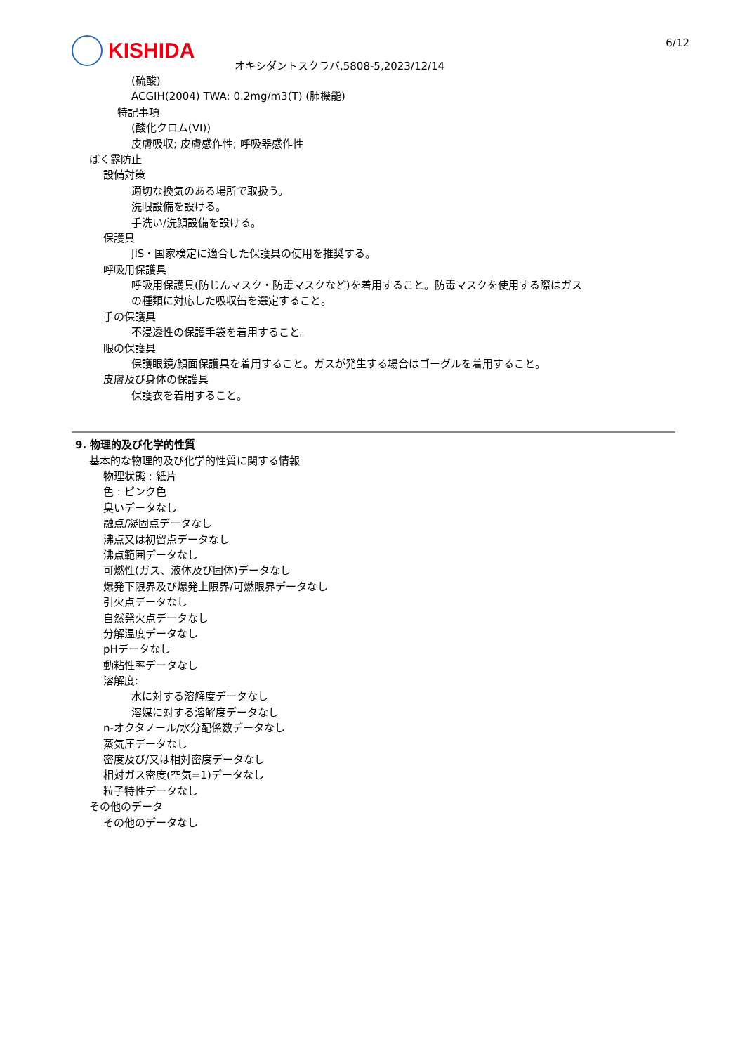KISHIDA 6/12
オキシダントスクラバ,5808-5,2023/12/14
(硫酸)
ACGIH(2004) TWA: 0.2mg/m3(T) (肺機能)
特記事項
(酸化クロム(VI))
皮膚吸収; 皮膚感作性; 呼吸器感作性
ばく露防止
設備対策
適切な換気のある場所で取扱う。
洗眼設備を設ける。
手洗い/洗顔設備を設ける。
保護具
JIS・国家検定に適合した保護具の使用を推奨する。
呼吸用保護具
呼吸用保護具(防じんマスク・防毒マスクなど)を着用すること。防毒マスクを使用する際はガス
の種類に対応した吸収缶を選定すること。
手の保護具
不浸透性の保護手袋を着用すること。
眼の保護具
保護眼鏡/顔面保護具を着用すること。ガスが発生する場合はゴーグルを着用すること。
皮膚及び身体の保護具
保護衣を着用すること。
9. 物理的及び化学的性質
基本的な物理的及び化学的性質に関する情報
物理状態 : 紙片
色 : ピンク色
臭いデータなし
融点/凝固点データなし
沸点又は初留点データなし
沸点範囲データなし
可燃性(ガス、液体及び固体)データなし
爆発下限界及び爆発上限界/可燃限界データなし
引火点データなし
自然発火点データなし
分解温度データなし
pHデータなし
動粘性率データなし
溶解度:
水に対する溶解度データなし
溶媒に対する溶解度データなし
n-オクタノール/水分配係数データなし
蒸気圧データなし
密度及び/又は相対密度データなし
相対ガス密度(空気=1)データなし
粒子特性データなし
その他のデータ
その他のデータなし